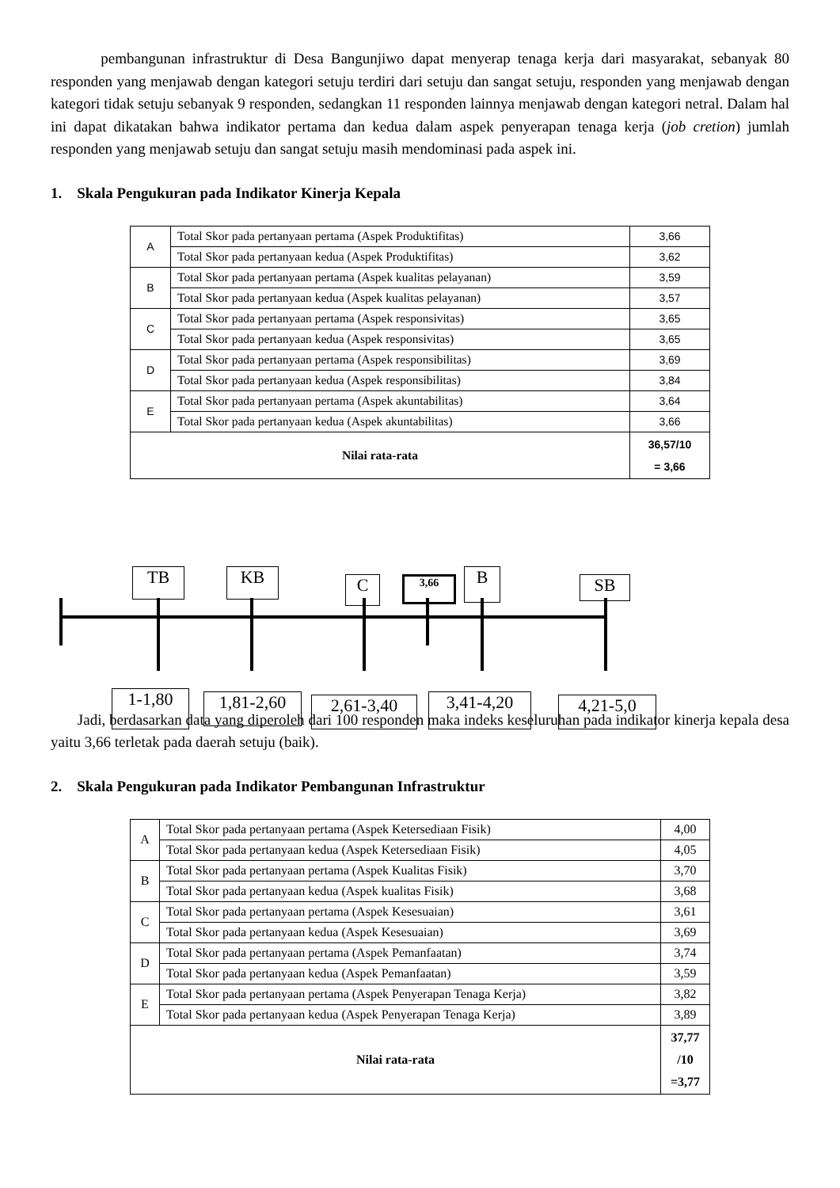pembangunan infrastruktur di Desa Bangunjiwo dapat menyerap tenaga kerja dari masyarakat, sebanyak 80 responden yang menjawab dengan kategori setuju terdiri dari setuju dan sangat setuju, responden yang menjawab dengan kategori tidak setuju sebanyak 9 responden, sedangkan 11 responden lainnya menjawab dengan kategori netral. Dalam hal ini dapat dikatakan bahwa indikator pertama dan kedua dalam aspek penyerapan tenaga kerja (job cretion) jumlah responden yang menjawab setuju dan sangat setuju masih mendominasi pada aspek ini.
1. Skala Pengukuran pada Indikator Kinerja Kepala
| A | Total Skor pada pertanyaan pertama (Aspek Produktifitas) | 3,66 |
| | Total Skor pada pertanyaan kedua (Aspek Produktifitas) | 3,62 |
| B | Total Skor pada pertanyaan pertama (Aspek kualitas pelayanan) | 3,59 |
| | Total Skor pada pertanyaan kedua (Aspek kualitas pelayanan) | 3,57 |
| C | Total Skor pada pertanyaan pertama (Aspek responsivitas) | 3,65 |
| | Total Skor pada pertanyaan kedua (Aspek responsivitas) | 3,65 |
| D | Total Skor pada pertanyaan pertama (Aspek responsibilitas) | 3,69 |
| | Total Skor pada pertanyaan kedua (Aspek responsibilitas) | 3,84 |
| E | Total Skor pada pertanyaan pertama (Aspek akuntabilitas) | 3,64 |
| | Total Skor pada pertanyaan kedua (Aspek akuntabilitas) | 3,66 |
| Nilai rata-rata | | 36,57/10 = 3,66 |
TB KB C 3,66 B SB
1-1,80 1,81-2,60 2,61-3,40 3,41-4,20 4,21-5,0
Jadi, berdasarkan data yang diperoleh dari 100 responden maka indeks keseluruhan pada indikator kinerja kepala desa yaitu 3,66 terletak pada daerah setuju (baik).
2. Skala Pengukuran pada Indikator Pembangunan Infrastruktur
| A | Total Skor pada pertanyaan pertama (Aspek Ketersediaan Fisik) | 4,00 |
| | Total Skor pada pertanyaan kedua (Aspek Ketersediaan Fisik) | 4,05 |
| B | Total Skor pada pertanyaan pertama (Aspek Kualitas Fisik) | 3,70 |
| | Total Skor pada pertanyaan kedua (Aspek kualitas Fisik) | 3,68 |
| C | Total Skor pada pertanyaan pertama (Aspek Kesesuaian) | 3,61 |
| | Total Skor pada pertanyaan kedua (Aspek Kesesuaian) | 3,69 |
| D | Total Skor pada pertanyaan pertama (Aspek Pemanfaatan) | 3,74 |
| | Total Skor pada pertanyaan kedua (Aspek Pemanfaatan) | 3,59 |
| E | Total Skor pada pertanyaan pertama (Aspek Penyerapan Tenaga Kerja) | 3,82 |
| | Total Skor pada pertanyaan kedua (Aspek Penyerapan Tenaga Kerja) | 3,89 |
| Nilai rata-rata | | 37,77 /10 =3,77 |